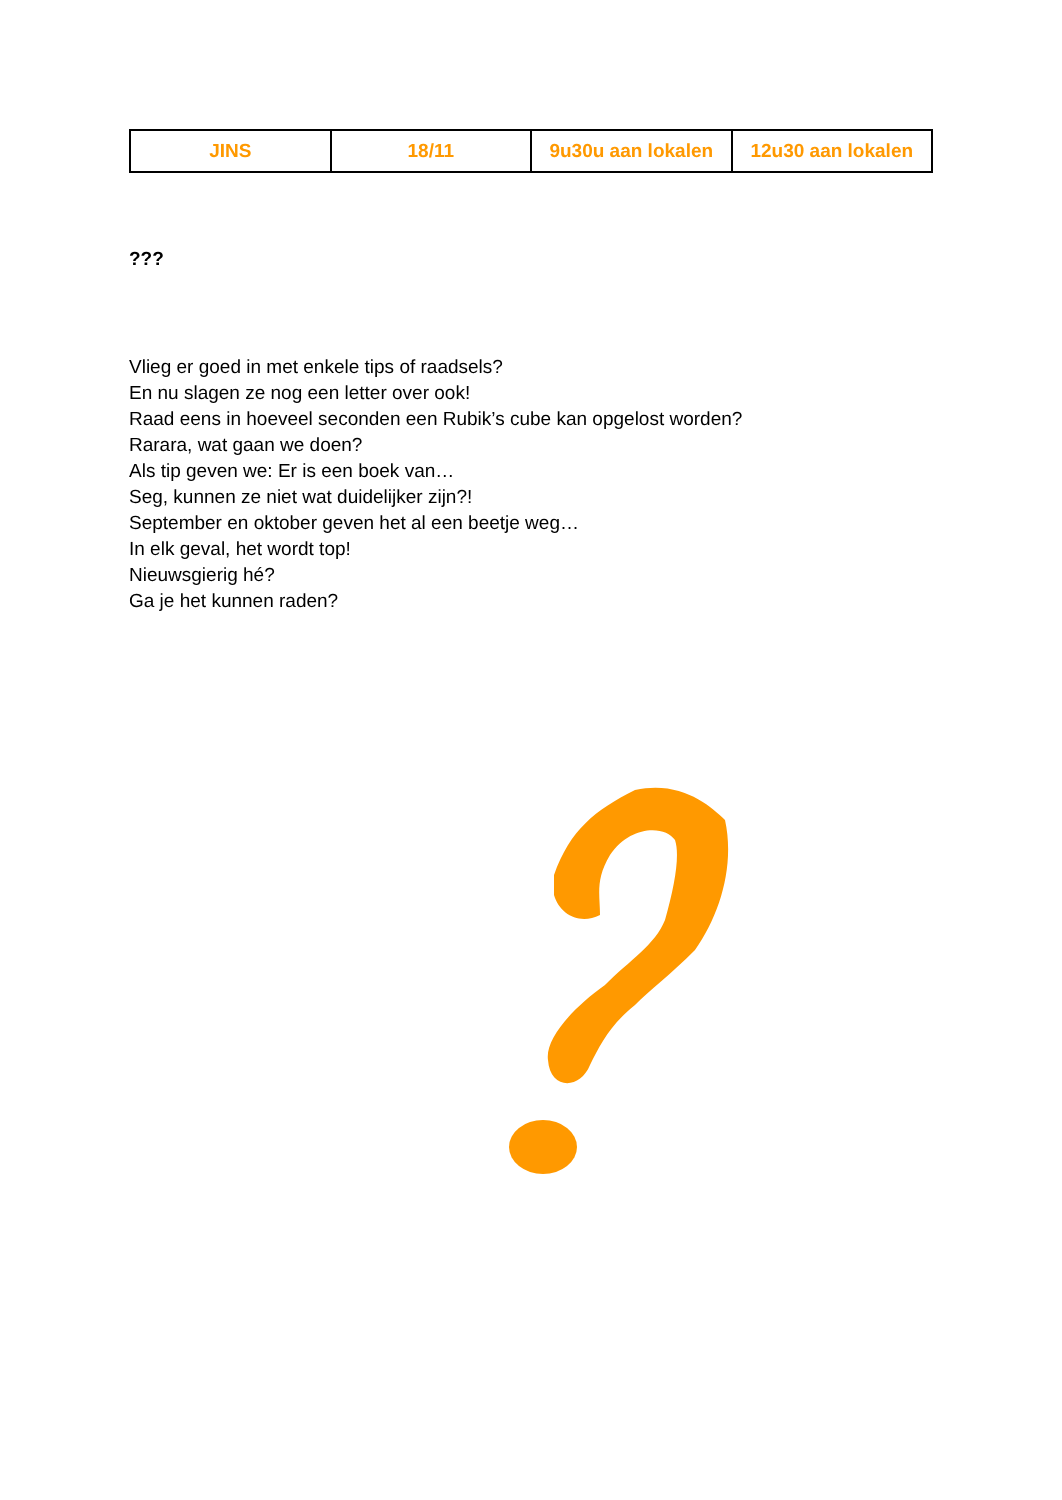| JINS | 18/11 | 9u30u aan lokalen | 12u30 aan lokalen |
???
Vlieg er goed in met enkele tips of raadsels?
En nu slagen ze nog een letter over ook!
Raad eens in hoeveel seconden een Rubik’s cube kan opgelost worden?
Rarara, wat gaan we doen?
Als tip geven we: Er is een boek van…
Seg, kunnen ze niet wat duidelijker zijn?!
September en oktober geven het al een beetje weg…
In elk geval, het wordt top!
Nieuwsgierig hé?
Ga je het kunnen raden?